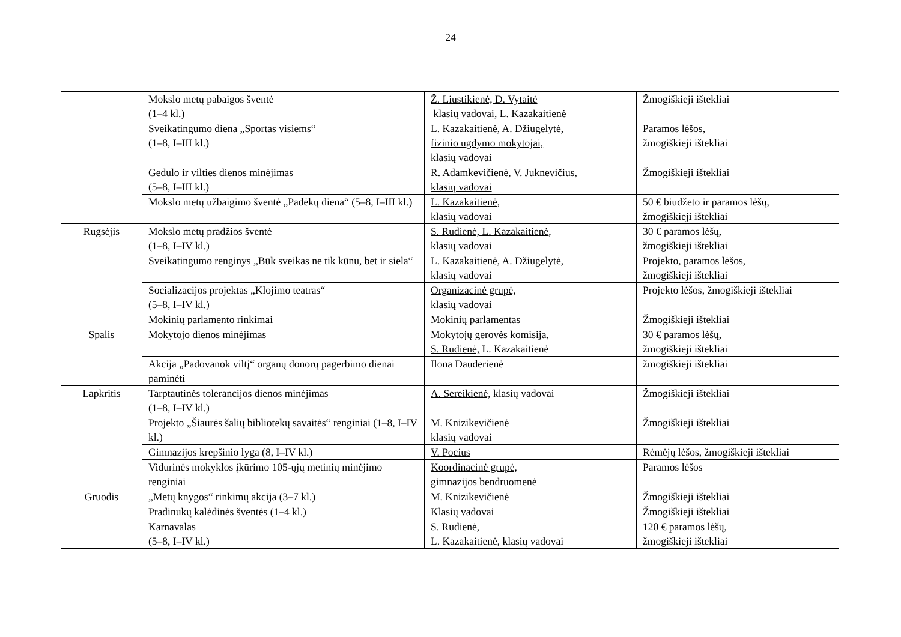24
| | Mokslo metų pabaigos šventė (1–4 kl.) | Ž. Liustikienė, D. Vytaitė klasių vadovai, L. Kazakaitienė | Žmogiškieji ištekliai |
| | Sveikatingumo diena „Sportas visiems“ (1–8, I–III kl.) | L. Kazakaitienė, A. Džiugelytė, fizinio ugdymo mokytojai, klasių vadovai | Paramos lėšos, žmogiškieji ištekliai |
| | Gedulo ir vilties dienos minėjimas (5–8, I–III kl.) | R. Adamkevičienė, V. Juknevičius, klasių vadovai | Žmogiškieji ištekliai |
| | Mokslo metų užbaigimo šventė „Padėkų diena“ (5–8, I–III kl.) | L. Kazakaitienė, klasių vadovai | 50 € biudžeto ir paramos lėšų, žmogiškieji ištekliai |
| Rugsėjis | Mokslo metų pradžios šventė (1–8, I–IV kl.) | S. Rudienė, L. Kazakaitienė , klasių vadovai | 30 € paramos lėšų, žmogiškieji ištekliai |
| | Sveikatingumo renginys „Būk sveikas ne tik kūnu, bet ir siela“ | L. Kazakaitienė, A. Džiugelytė, klasių vadovai | Projekto, paramos lėšos, žmogiškieji ištekliai |
| | Socializacijos projektas „Klojimo teatras“ (5–8, I–IV kl.) | Organizacinė grupė, klasių vadovai | Projekto lėšos, žmogiškieji ištekliai |
| | Mokinių parlamento rinkimai | Mokinių parlamentas | Žmogiškieji ištekliai |
| Spalis | Mokytojo dienos minėjimas | Mokytojų gerovės komisija, S. Rudienė, L. Kazakaitienė | 30 € paramos lėšų, žmogiškieji ištekliai |
| | Akcija „Padovanok viltį“ organų donorų pagerbimo dienai paminėti | Ilona Dauderienė | žmogiškieji ištekliai |
| Lapkritis | Tarptautinės tolerancijos dienos minėjimas (1–8, I–IV kl.) | A. Sereikienė, klasių vadovai | Žmogiškieji ištekliai |
| | Projekto „Šiaurės šalių bibliotekų savaitės“ renginiai (1–8, I–IV kl.) | M. Knizikevičienė klasių vadovai | Žmogiškieji ištekliai |
| | Gimnazijos krepšinio lyga (8, I–IV kl.) | V. Pocius | Rėmėjų lėšos, žmogiškieji ištekliai |
| | Vidurinės mokyklos įkūrimo 105-ųjų metinių minėjimo renginiai | Koordinacinė grupė, gimnazijos bendruomenė | Paramos lėšos |
| Gruodis | „Metų knygos“ rinkimų akcija (3–7 kl.) | M. Knizikevičienė | Žmogiškieji ištekliai |
| | Pradinukų kalėdinės šventės (1–4 kl.) | Klasių vadovai | Žmogiškieji ištekliai |
| | Karnavalas (5–8, I–IV kl.) | S. Rudienė, L. Kazakaitienė, klasių vadovai | 120 € paramos lėšų, žmogiškieji ištekliai |